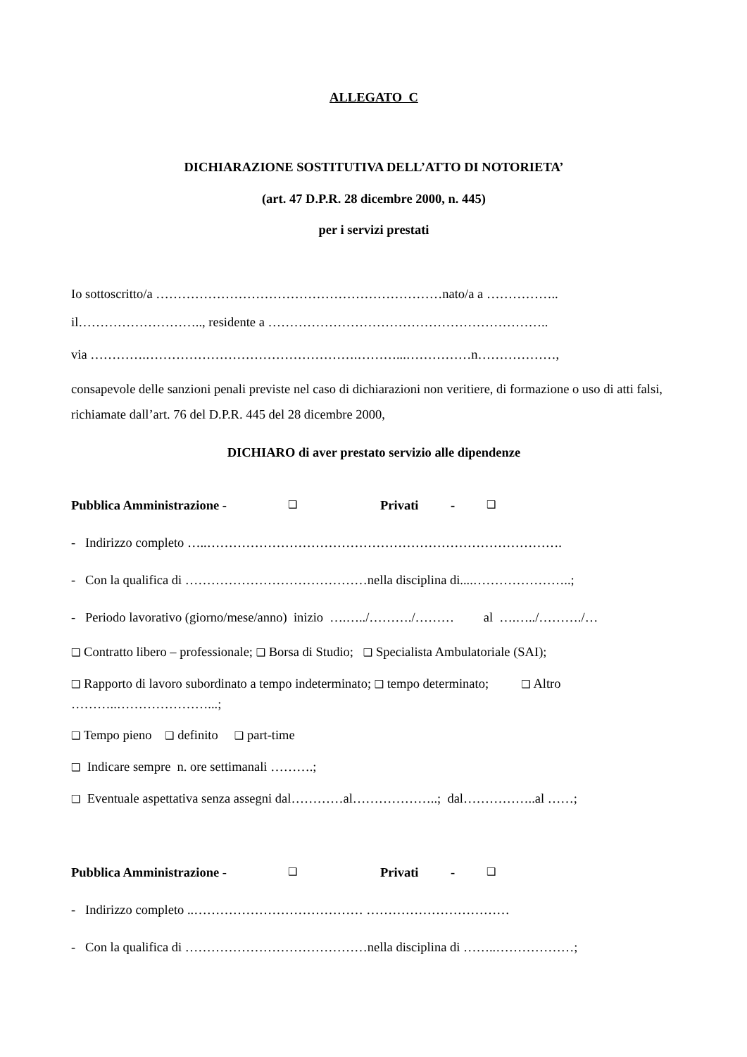ALLEGATO C
DICHIARAZIONE SOSTITUTIVA DELL’ATTO DI NOTORIETA’
(art. 47 D.P.R. 28 dicembre 2000, n. 445)
per i servizi prestati
Io sottoscritto/a …………………………………………………………nato/a a ……………..
il……………………….., residente a ………………………………………………………..
via ………….………………………………………….………...……………n………………,
consapevole delle sanzioni penali previste nel caso di dichiarazioni non veritiere, di formazione o uso di atti falsi, richiamate dall’art. 76 del D.P.R. 445 del 28 dicembre 2000,
DICHIARO di aver prestato servizio alle dipendenze
Pubblica Amministrazione - ❑ Privati - ❑
- Indirizzo completo …..……………………………………………………………………….
- Con la qualifica di ……………………………………nella disciplina di....…………………..;
- Periodo lavorativo (giorno/mese/anno) inizio ….…../………./……… al ….…../………./…
❑ Contratto libero – professionale; ❑ Borsa di Studio; ❑ Specialista Ambulatoriale (SAI);
❑ Rapporto di lavoro subordinato a tempo indeterminato; ❑ tempo determinato; ❑ Altro ………..…………………...;
❑ Tempo pieno ❑ definito ❑ part-time
❑ Indicare sempre n. ore settimanali ……….;
❑ Eventuale aspettativa senza assegni dal…………al………………..; dal……………..al ……;
Pubblica Amministrazione - ❑ Privati - ❑
- Indirizzo completo ..………………………………… ……………………………
- Con la qualifica di ……………………………………nella disciplina di ……..………………;